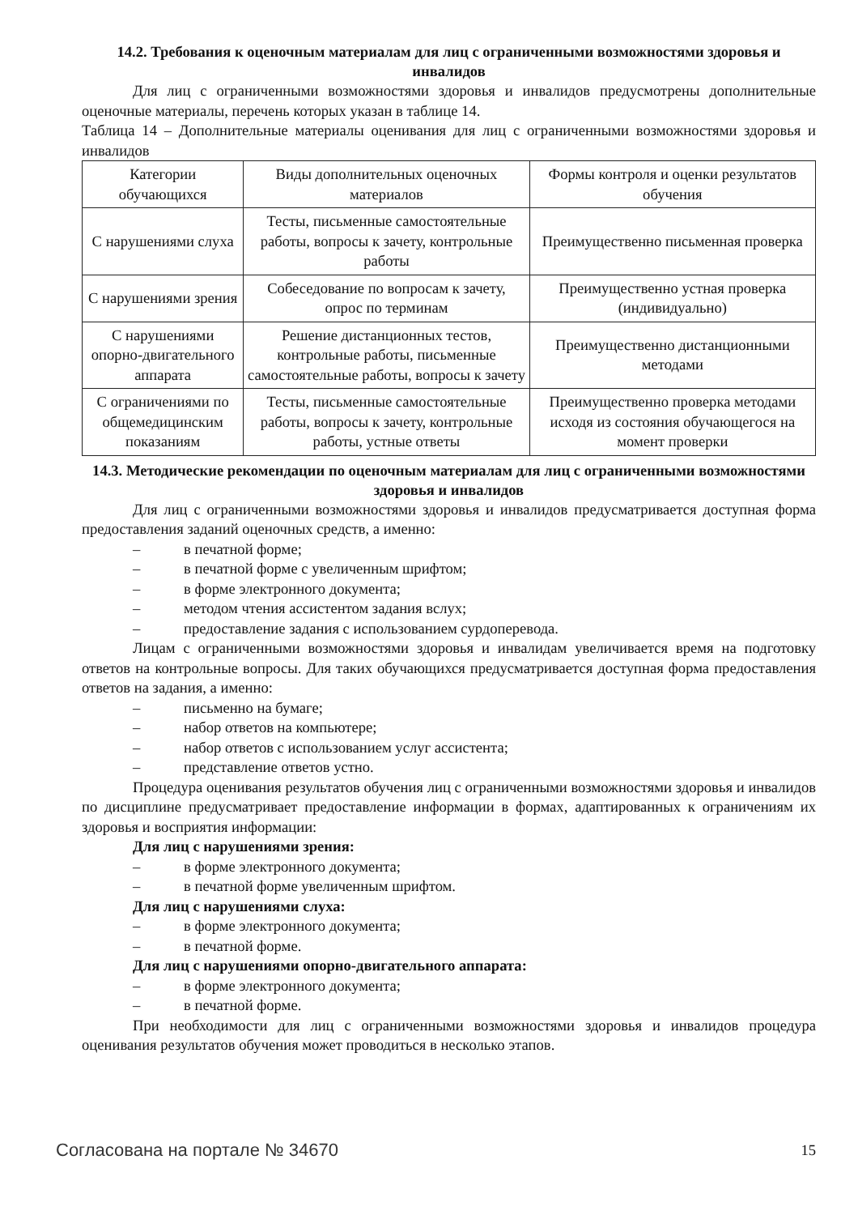14.2. Требования к оценочным материалам для лиц с ограниченными возможностями здоровья и инвалидов
Для лиц с ограниченными возможностями здоровья и инвалидов предусмотрены дополнительные оценочные материалы, перечень которых указан в таблице 14.
Таблица 14 – Дополнительные материалы оценивания для лиц с ограниченными возможностями здоровья и инвалидов
| Категории обучающихся | Виды дополнительных оценочных материалов | Формы контроля и оценки результатов обучения |
| С нарушениями слуха | Тесты, письменные самостоятельные работы, вопросы к зачету, контрольные работы | Преимущественно письменная проверка |
| С нарушениями зрения | Собеседование по вопросам к зачету, опрос по терминам | Преимущественно устная проверка (индивидуально) |
| С нарушениями опорно-двигательного аппарата | Решение дистанционных тестов, контрольные работы, письменные самостоятельные работы, вопросы к зачету | Преимущественно дистанционными методами |
| С ограничениями по общемедицинским показаниям | Тесты, письменные самостоятельные работы, вопросы к зачету, контрольные работы, устные ответы | Преимущественно проверка методами исходя из состояния обучающегося на момент проверки |
14.3. Методические рекомендации по оценочным материалам для лиц с ограниченными возможностями здоровья и инвалидов
Для лиц с ограниченными возможностями здоровья и инвалидов предусматривается доступная форма предоставления заданий оценочных средств, а именно:
– в печатной форме;
– в печатной форме с увеличенным шрифтом;
– в форме электронного документа;
– методом чтения ассистентом задания вслух;
– предоставление задания с использованием сурдоперевода.
Лицам с ограниченными возможностями здоровья и инвалидам увеличивается время на подготовку ответов на контрольные вопросы. Для таких обучающихся предусматривается доступная форма предоставления ответов на задания, а именно:
– письменно на бумаге;
– набор ответов на компьютере;
– набор ответов с использованием услуг ассистента;
– представление ответов устно.
Процедура оценивания результатов обучения лиц с ограниченными возможностями здоровья и инвалидов по дисциплине предусматривает предоставление информации в формах, адаптированных к ограничениям их здоровья и восприятия информации:
Для лиц с нарушениями зрения:
– в форме электронного документа;
– в печатной форме увеличенным шрифтом.
Для лиц с нарушениями слуха:
– в форме электронного документа;
– в печатной форме.
Для лиц с нарушениями опорно-двигательного аппарата:
– в форме электронного документа;
– в печатной форме.
При необходимости для лиц с ограниченными возможностями здоровья и инвалидов процедура оценивания результатов обучения может проводиться в несколько этапов.
Согласована на портале № 34670 15